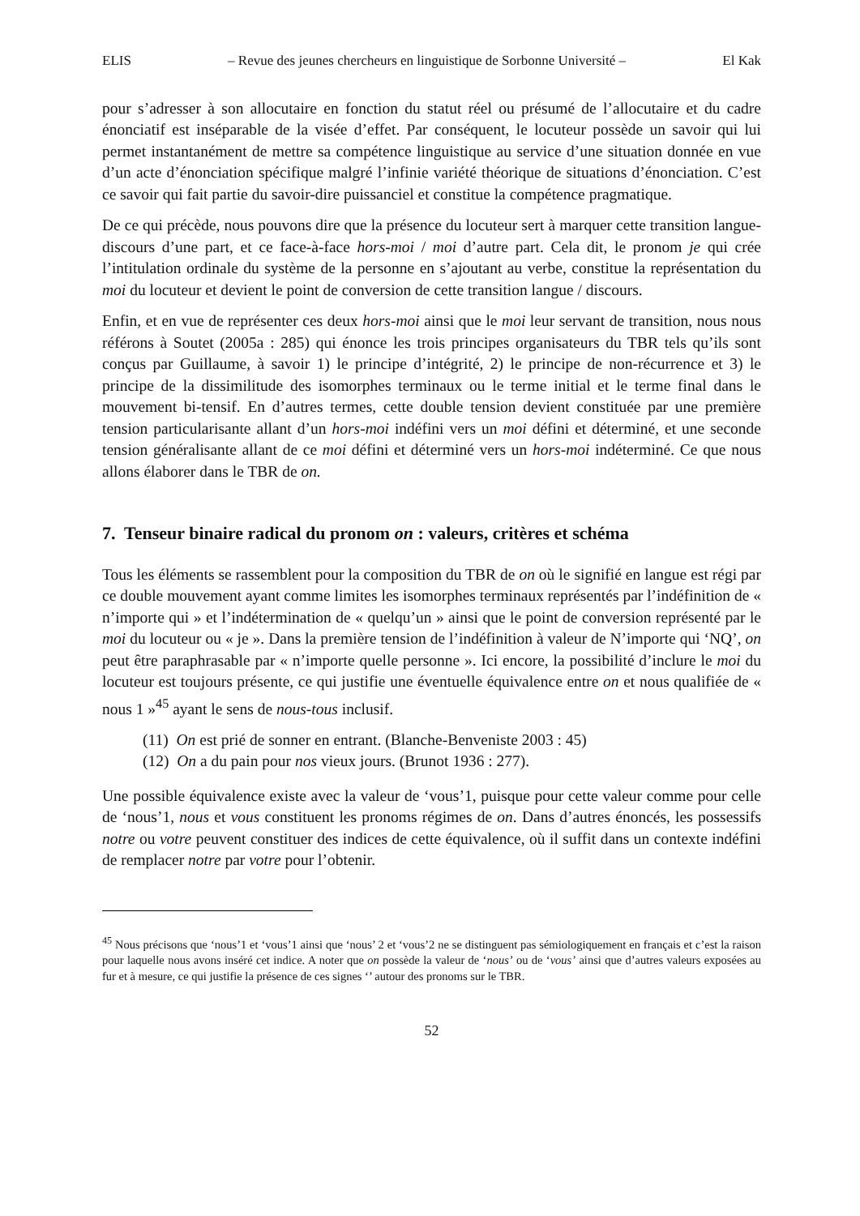ELIS – Revue des jeunes chercheurs en linguistique de Sorbonne Université – El Kak
pour s’adresser à son allocutaire en fonction du statut réel ou présumé de l’allocutaire et du cadre énonciatif est inséparable de la visée d’effet. Par conséquent, le locuteur possède un savoir qui lui permet instantanément de mettre sa compétence linguistique au service d’une situation donnée en vue d’un acte d’énonciation spécifique malgré l’infinie variété théorique de situations d’énonciation. C’est ce savoir qui fait partie du savoir-dire puissanciel et constitue la compétence pragmatique.
De ce qui précède, nous pouvons dire que la présence du locuteur sert à marquer cette transition langue-discours d’une part, et ce face-à-face hors-moi / moi d’autre part. Cela dit, le pronom je qui crée l’intitulation ordinale du système de la personne en s’ajoutant au verbe, constitue la représentation du moi du locuteur et devient le point de conversion de cette transition langue / discours.
Enfin, et en vue de représenter ces deux hors-moi ainsi que le moi leur servant de transition, nous nous référons à Soutet (2005a : 285) qui énonce les trois principes organisateurs du TBR tels qu’ils sont conçus par Guillaume, à savoir 1) le principe d’intégrité, 2) le principe de non-récurrence et 3) le principe de la dissimilitude des isomorphes terminaux ou le terme initial et le terme final dans le mouvement bi-tensif. En d’autres termes, cette double tension devient constituée par une première tension particularisante allant d’un hors-moi indéfini vers un moi défini et déterminé, et une seconde tension généralisante allant de ce moi défini et déterminé vers un hors-moi indéterminé. Ce que nous allons élaborer dans le TBR de on.
7. Tenseur binaire radical du pronom on : valeurs, critères et schéma
Tous les éléments se rassemblent pour la composition du TBR de on où le signifié en langue est régi par ce double mouvement ayant comme limites les isomorphes terminaux représentés par l’indéfinition de « n’importe qui » et l’indétermination de « quelqu’un » ainsi que le point de conversion représenté par le moi du locuteur ou « je ». Dans la première tension de l’indéfinition à valeur de N’importe qui ‘NQ’, on peut être paraphrasable par « n’importe quelle personne ». Ici encore, la possibilité d’inclure le moi du locuteur est toujours présente, ce qui justifie une éventuelle équivalence entre on et nous qualifiée de « nous 1 »<sup>45</sup> ayant le sens de nous-tous inclusif.
(11) On est prié de sonner en entrant. (Blanche-Benveniste 2003 : 45)
(12) On a du pain pour nos vieux jours. (Brunot 1936 : 277).
Une possible équivalence existe avec la valeur de ‘vous’1, puisque pour cette valeur comme pour celle de ‘nous’1, nous et vous constituent les pronoms régimes de on. Dans d’autres énoncés, les possessifs notre ou votre peuvent constituer des indices de cette équivalence, où il suffit dans un contexte indéfini de remplacer notre par votre pour l’obtenir.
<sup>45</sup> Nous précisons que ‘nous’1 et ‘vous’1 ainsi que ‘nous’ 2 et ‘vous’2 ne se distinguent pas sémiologiquement en français et c’est la raison pour laquelle nous avons inséré cet indice. A noter que on possède la valeur de ‘nous’ ou de ‘vous’ ainsi que d’autres valeurs exposées au fur et à mesure, ce qui justifie la présence de ces signes ‘’ autour des pronoms sur le TBR.
52